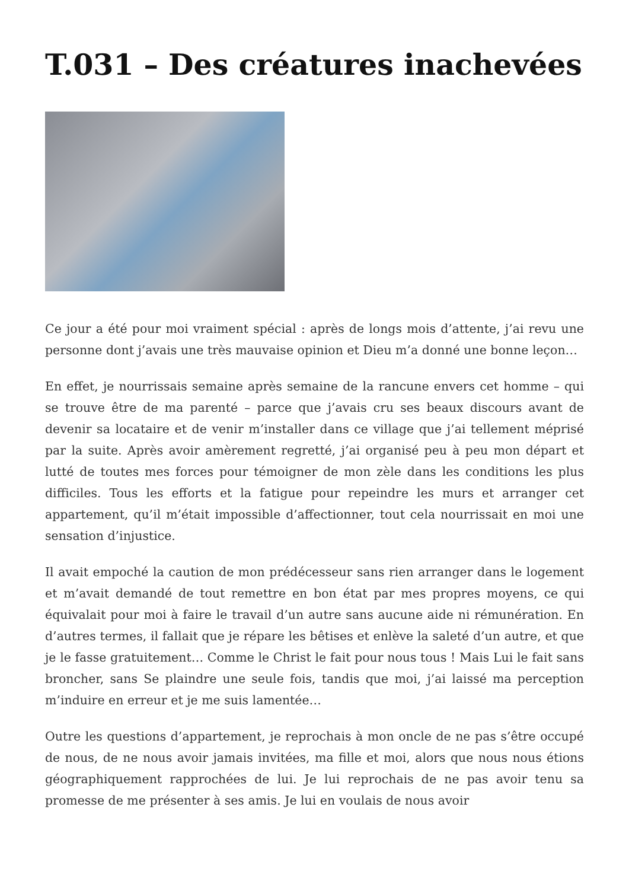T.031 – Des créatures inachevées
Ce jour a été pour moi vraiment spécial : après de longs mois d’attente, j’ai revu une personne dont j’avais une très mauvaise opinion et Dieu m’a donné une bonne leçon…
En effet, je nourrissais semaine après semaine de la rancune envers cet homme – qui se trouve être de ma parenté – parce que j’avais cru ses beaux discours avant de devenir sa locataire et de venir m’installer dans ce village que j’ai tellement méprisé par la suite. Après avoir amèrement regretté, j’ai organisé peu à peu mon départ et lutté de toutes mes forces pour témoigner de mon zèle dans les conditions les plus difficiles. Tous les efforts et la fatigue pour repeindre les murs et arranger cet appartement, qu’il m’était impossible d’affectionner, tout cela nourrissait en moi une sensation d’injustice.
Il avait empoché la caution de mon prédécesseur sans rien arranger dans le logement et m’avait demandé de tout remettre en bon état par mes propres moyens, ce qui équivalait pour moi à faire le travail d’un autre sans aucune aide ni rémunération. En d’autres termes, il fallait que je répare les bêtises et enlève la saleté d’un autre, et que je le fasse gratuitement… Comme le Christ le fait pour nous tous ! Mais Lui le fait sans broncher, sans Se plaindre une seule fois, tandis que moi, j’ai laissé ma perception m’induire en erreur et je me suis lamentée…
Outre les questions d’appartement, je reprochais à mon oncle de ne pas s’être occupé de nous, de ne nous avoir jamais invitées, ma fille et moi, alors que nous nous étions géographiquement rapprochées de lui. Je lui reprochais de ne pas avoir tenu sa promesse de me présenter à ses amis. Je lui en voulais de nous avoir